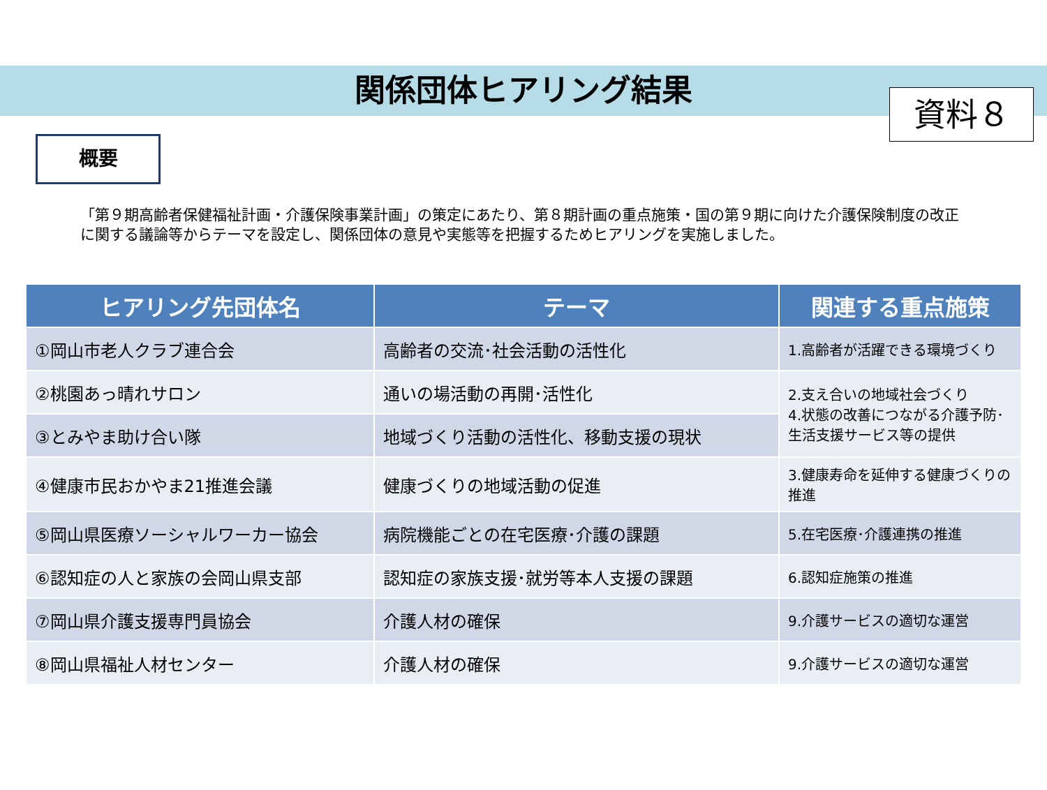資料８
関係団体ヒアリング結果
概要
「第９期高齢者保健福祉計画・介護保険事業計画」の策定にあたり、第８期計画の重点施策・国の第９期に向けた介護保険制度の改正に関する議論等からテーマを設定し、関係団体の意見や実態等を把握するためヒアリングを実施しました。
| ヒアリング先団体名 | テーマ | 関連する重点施策 |
| --- | --- | --- |
| ①岡山市老人クラブ連合会 | 高齢者の交流･社会活動の活性化 | 1.高齢者が活躍できる環境づくり |
| ②桃園あっ晴れサロン | 通いの場活動の再開･活性化 | 2.支え合いの地域社会づくり 4.状態の改善につながる介護予防･生活支援サービス等の提供 |
| ③とみやま助け合い隊 | 地域づくり活動の活性化、移動支援の現状 | |
| ④健康市民おかやま21推進会議 | 健康づくりの地域活動の促進 | 3.健康寿命を延伸する健康づくりの推進 |
| ⑤岡山県医療ソーシャルワーカー協会 | 病院機能ごとの在宅医療･介護の課題 | 5.在宅医療･介護連携の推進 |
| ⑥認知症の人と家族の会岡山県支部 | 認知症の家族支援･就労等本人支援の課題 | 6.認知症施策の推進 |
| ⑦岡山県介護支援専門員協会 | 介護人材の確保 | 9.介護サービスの適切な運営 |
| ⑧岡山県福祉人材センター | 介護人材の確保 | 9.介護サービスの適切な運営 |